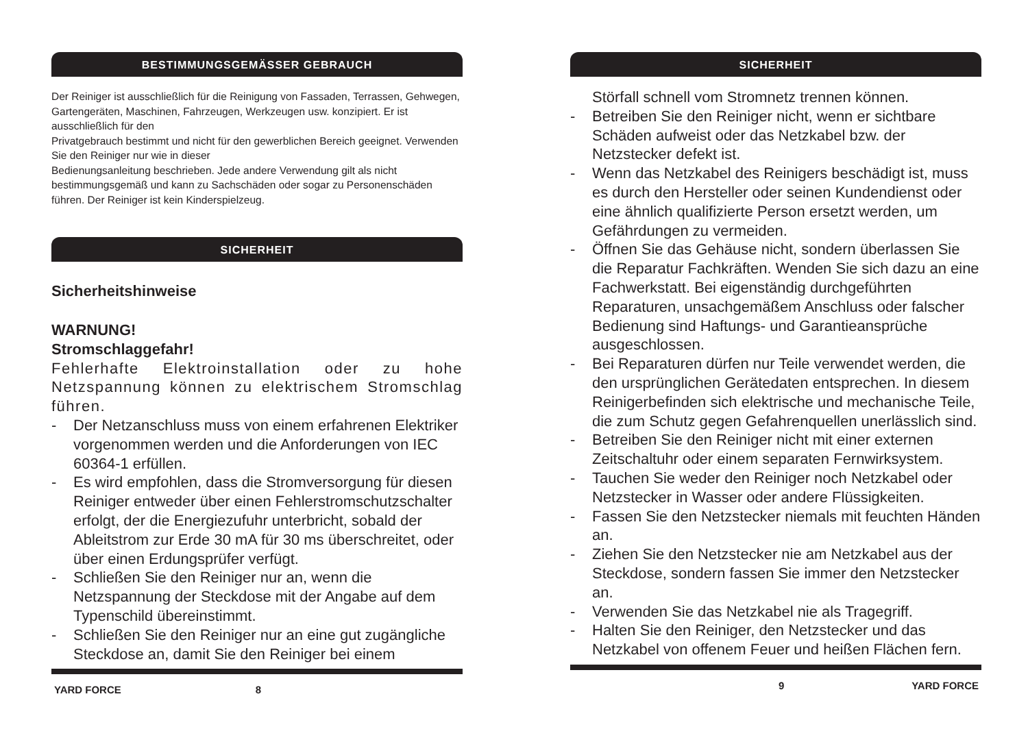BESTIMMUNGSGEMÄSSER GEBRAUCH
Der Reiniger ist ausschließlich für die Reinigung von Fassaden, Terrassen, Gehwegen, Gartengeräten, Maschinen, Fahrzeugen, Werkzeugen usw. konzipiert. Er ist ausschließlich für den
Privatgebrauch bestimmt und nicht für den gewerblichen Bereich geeignet. Verwenden Sie den Reiniger nur wie in dieser
Bedienungsanleitung beschrieben. Jede andere Verwendung gilt als nicht bestimmungsgemäß und kann zu Sachschäden oder sogar zu Personenschäden führen. Der Reiniger ist kein Kinderspielzeug.
SICHERHEIT
Sicherheitshinweise
WARNUNG!
Stromschlaggefahr!
Fehlerhafte Elektroinstallation oder zu hohe Netzspannung können zu elektrischem Stromschlag führen.
- Der Netzanschluss muss von einem erfahrenen Elektriker vorgenommen werden und die Anforderungen von IEC 60364-1 erfüllen.
- Es wird empfohlen, dass die Stromversorgung für diesen Reiniger entweder über einen Fehlerstromschutzschalter erfolgt, der die Energiezufuhr unterbricht, sobald der Ableitstrom zur Erde 30 mA für 30 ms überschreitet, oder über einen Erdungsprüfer verfügt.
- Schließen Sie den Reiniger nur an, wenn die Netzspannung der Steckdose mit der Angabe auf dem Typenschild übereinstimmt.
- Schließen Sie den Reiniger nur an eine gut zugängliche Steckdose an, damit Sie den Reiniger bei einem
YARD FORCE 8
SICHERHEIT
Störfall schnell vom Stromnetz trennen können.
- Betreiben Sie den Reiniger nicht, wenn er sichtbare Schäden aufweist oder das Netzkabel bzw. der Netzstecker defekt ist.
- Wenn das Netzkabel des Reinigers beschädigt ist, muss es durch den Hersteller oder seinen Kundendienst oder eine ähnlich qualifizierte Person ersetzt werden, um Gefährdungen zu vermeiden.
- Öffnen Sie das Gehäuse nicht, sondern überlassen Sie die Reparatur Fachkräften. Wenden Sie sich dazu an eine Fachwerkstatt. Bei eigenständig durchgeführten Reparaturen, unsachgemäßem Anschluss oder falscher Bedienung sind Haftungs- und Garantieansprüche ausgeschlossen.
- Bei Reparaturen dürfen nur Teile verwendet werden, die den ursprünglichen Gerätedaten entsprechen. In diesem Reinigerbefinden sich elektrische und mechanische Teile, die zum Schutz gegen Gefahrenquellen unerlässlich sind.
- Betreiben Sie den Reiniger nicht mit einer externen Zeitschaltuhr oder einem separaten Fernwirksystem.
- Tauchen Sie weder den Reiniger noch Netzkabel oder Netzstecker in Wasser oder andere Flüssigkeiten.
- Fassen Sie den Netzstecker niemals mit feuchten Händen an.
- Ziehen Sie den Netzstecker nie am Netzkabel aus der Steckdose, sondern fassen Sie immer den Netzstecker an.
- Verwenden Sie das Netzkabel nie als Tragegriff.
- Halten Sie den Reiniger, den Netzstecker und das Netzkabel von offenem Feuer und heißen Flächen fern.
9 YARD FORCE